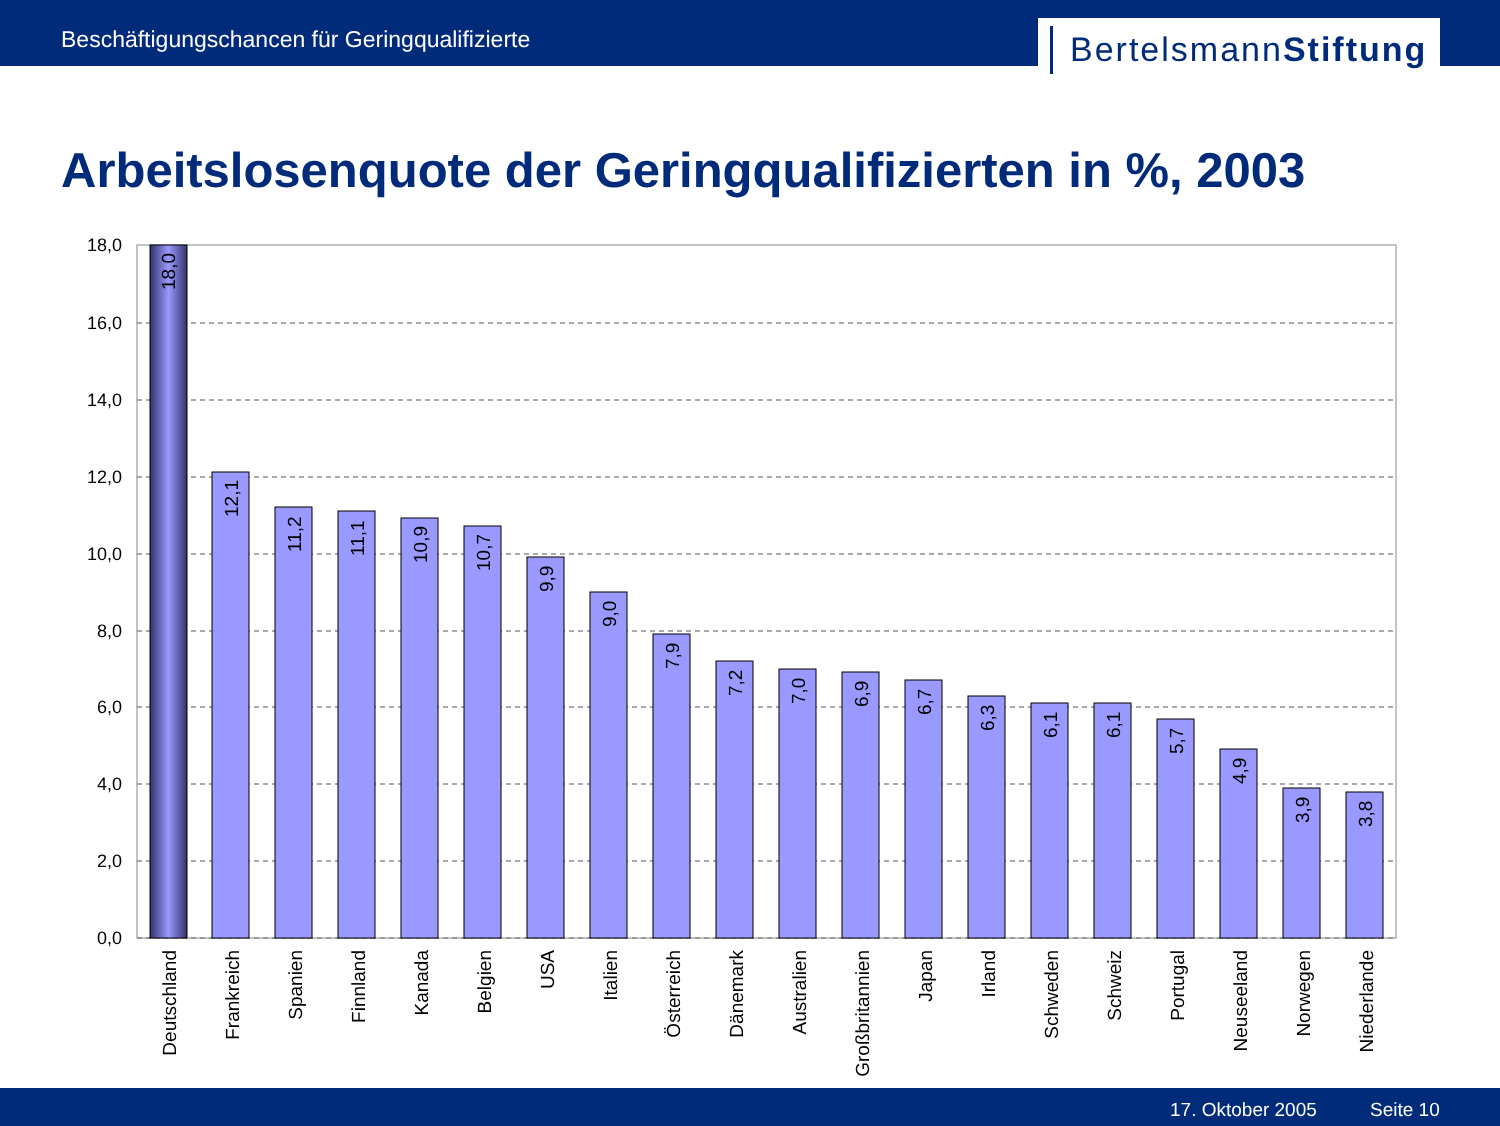Beschäftigungschancen für Geringqualifizierte
BertelsmannStiftung
Arbeitslosenquote der Geringqualifizierten in %, 2003
18,0
16,0
14,0
12,0
10,0
8,0
6,0
4,0
2,0
0,0
18,0
12,1
11,2
11,1
10,9
10,7
9,9
9,0
7,9
7,2
7,0
6,9
6,7
6,3
6,1
6,1
5,7
4,9
3,9
3,8
Deutschland
Frankreich
Spanien
Finnland
Kanada
Belgien
USA
Italien
Österreich
Dänemark
Australien
Großbritannien
Japan
Irland
Schweden
Schweiz
Portugal
Neuseeland
Norwegen
Niederlande
17. Oktober 2005 Seite 10